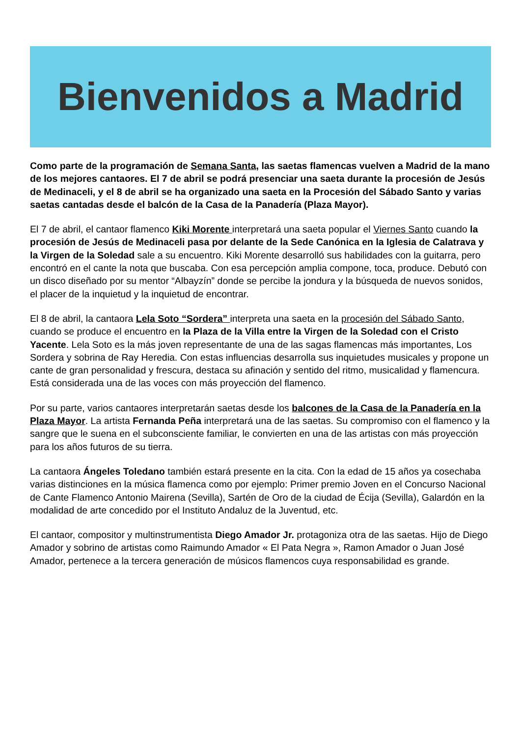Bienvenidos a Madrid
Como parte de la programación de Semana Santa, las saetas flamencas vuelven a Madrid de la mano de los mejores cantaores. El 7 de abril se podrá presenciar una saeta durante la procesión de Jesús de Medinaceli, y el 8 de abril se ha organizado una saeta en la Procesión del Sábado Santo y varias saetas cantadas desde el balcón de la Casa de la Panadería (Plaza Mayor).
El 7 de abril, el cantaor flamenco Kiki Morente interpretará una saeta popular el Viernes Santo cuando la procesión de Jesús de Medinaceli pasa por delante de la Sede Canónica en la Iglesia de Calatrava y la Virgen de la Soledad sale a su encuentro. Kiki Morente desarrolló sus habilidades con la guitarra, pero encontró en el cante la nota que buscaba. Con esa percepción amplia compone, toca, produce. Debutó con un disco diseñado por su mentor “Albayzín” donde se percibe la jondura y la búsqueda de nuevos sonidos, el placer de la inquietud y la inquietud de encontrar.
El 8 de abril, la cantaora Lela Soto “Sordera” interpreta una saeta en la procesión del Sábado Santo, cuando se produce el encuentro en la Plaza de la Villa entre la Virgen de la Soledad con el Cristo Yacente. Lela Soto es la más joven representante de una de las sagas flamencas más importantes, Los Sordera y sobrina de Ray Heredia. Con estas influencias desarrolla sus inquietudes musicales y propone un cante de gran personalidad y frescura, destaca su afinación y sentido del ritmo, musicalidad y flamencura. Está considerada una de las voces con más proyección del flamenco.
Por su parte, varios cantaores interpretarán saetas desde los balcones de la Casa de la Panadería en la Plaza Mayor. La artista Fernanda Peña interpretará una de las saetas. Su compromiso con el flamenco y la sangre que le suena en el subconsciente familiar, le convierten en una de las artistas con más proyección para los años futuros de su tierra.
La cantaora Ángeles Toledano también estará presente en la cita. Con la edad de 15 años ya cosechaba varias distinciones en la música flamenca como por ejemplo: Primer premio Joven en el Concurso Nacional de Cante Flamenco Antonio Mairena (Sevilla), Sartén de Oro de la ciudad de Écija (Sevilla), Galardón en la modalidad de arte concedido por el Instituto Andaluz de la Juventud, etc.
El cantaor, compositor y multinstrumentista Diego Amador Jr. protagoniza otra de las saetas. Hijo de Diego Amador y sobrino de artistas como Raimundo Amador « El Pata Negra », Ramon Amador o Juan José Amador, pertenece a la tercera generación de músicos flamencos cuya responsabilidad es grande.